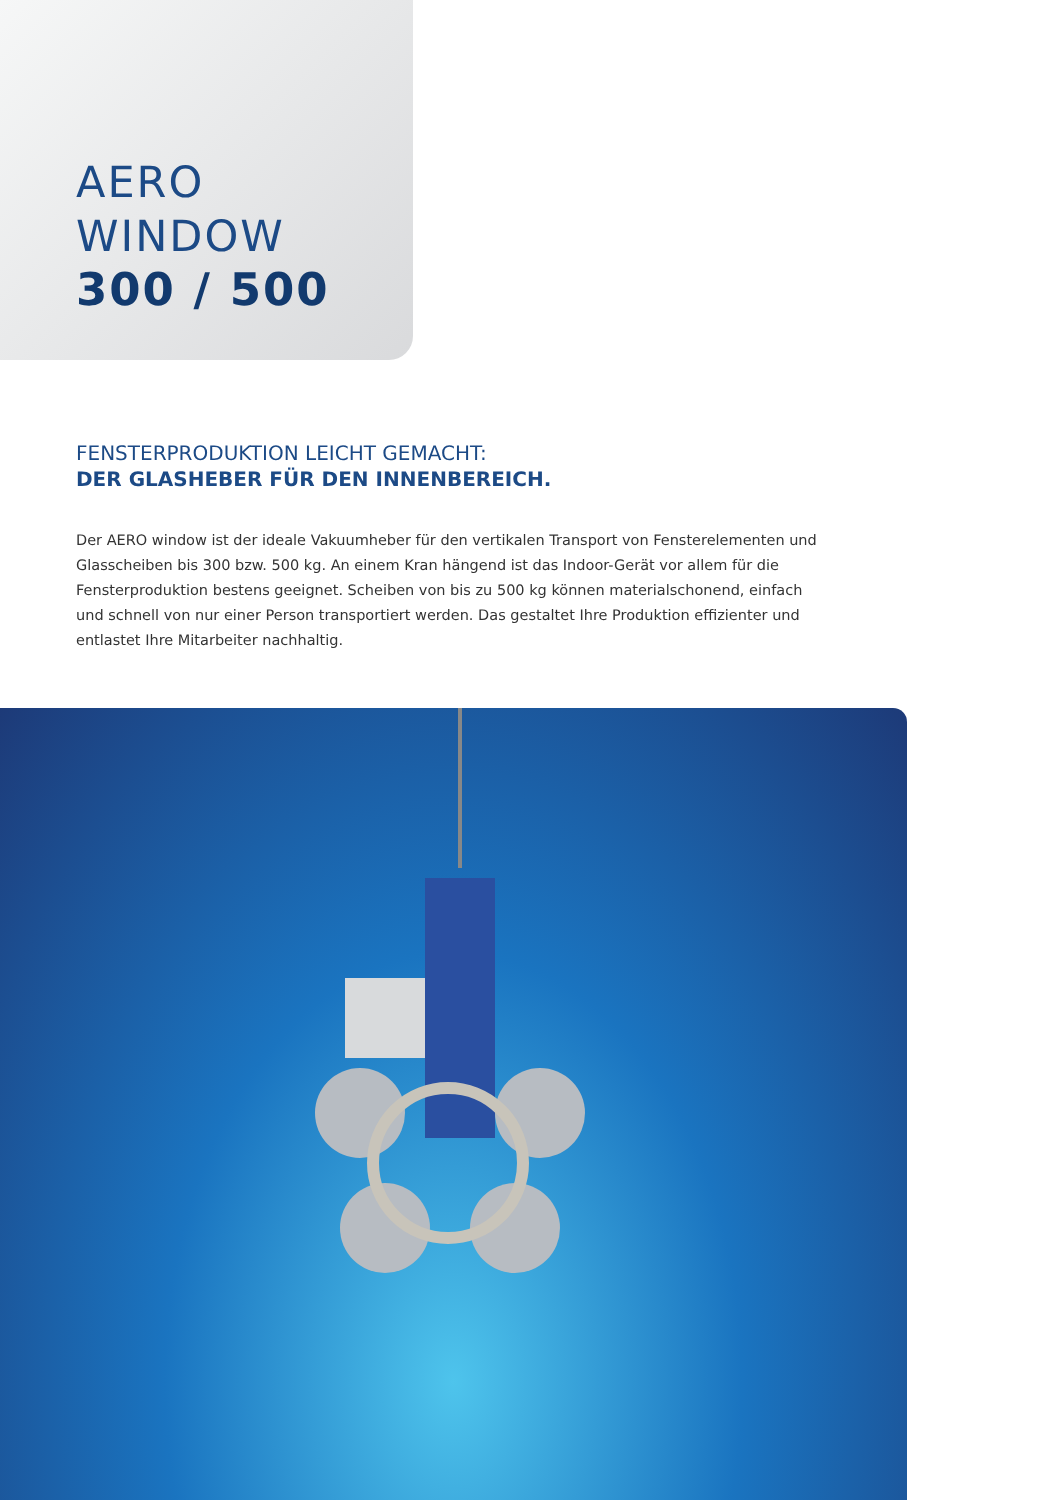AERO WINDOW
300 / 500
FENSTERPRODUKTION LEICHT GEMACHT:
DER GLASHEBER FÜR DEN INNENBEREICH.
Der AERO window ist der ideale Vakuumheber für den vertikalen Transport von Fensterelementen und Glasscheiben bis 300 bzw. 500 kg. An einem Kran hängend ist das Indoor-Gerät vor allem für die Fensterproduktion bestens geeignet. Scheiben von bis zu 500 kg können materialschonend, einfach und schnell von nur einer Person transportiert werden. Das gestaltet Ihre Produktion effizienter und entlastet Ihre Mitarbeiter nachhaltig.